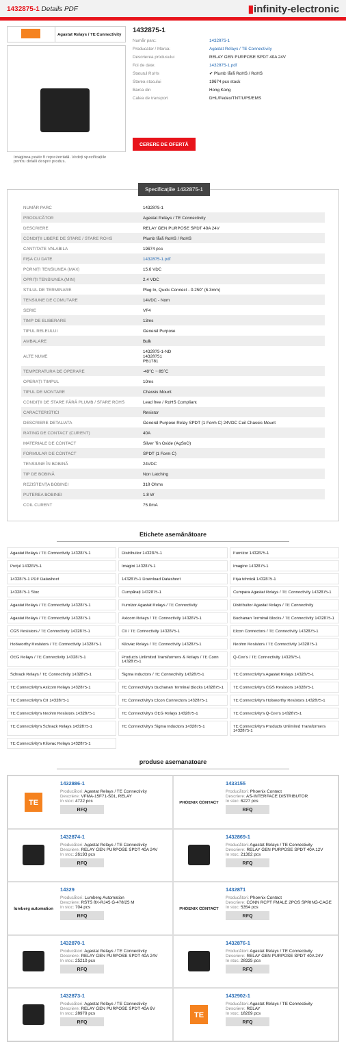1432875-1 Details PDF
▮infinity-electronic
Agastat Relays / TE Connectivity
Imaginea poate fi reprezentată. Vedeți specificațiile pentru detalii despre produs.
1432875-1
Număr parc: 1432875-1
Producator / Marca: Agastat Relays / TE Connectivity
Descrierea produsului RELAY GEN PURPOSE SPDT 40A 24V
Foi de date: 1432875-1.pdf
Statutul RoHs ✔ Plumb fără RoHS / RoHS
Starea stocului 19674 pcs stock
Barca din Hong Kong
Calea de transport DHL/Fedex/TNT/UPS/EMS
CERERE DE OFERTĂ
Specificațiile 1432875-1
| NUMĂR PARC | 1432875-1 |
| PRODUCĂTOR | Agastat Relays / TE Connectivity |
| DESCRIERE | RELAY GEN PURPOSE SPDT 40A 24V |
| CONDIȚII LIBERE DE STARE / STARE ROHS | Plumb fără RoHS / RoHS |
| CANTITATE VALABILA | 19674 pcs |
| FIȘA CU DATE | 1432875-1.pdf |
| PORNIȚI TENSIUNEA (MAX) | 15.6 VDC |
| OPRIȚI TENSIUNEA (MIN) | 2.4 VDC |
| STILUL DE TERMINARE | Plug In, Quick Connect - 0.250" (6.3mm) |
| TENSIUNE DE COMUTARE | 14VDC - Nom |
| SERIE | VF4 |
| TIMP DE ELIBERARE | 13ms |
| TIPUL RELEULUI | General Purpose |
| AMBALARE | Bulk |
| ALTE NUME | 1432875-1-ND 14328751 PB1781 |
| TEMPERATURA DE OPERARE | -40°C ~ 85°C |
| OPERAȚI TIMPUL | 10ms |
| TIPUL DE MONTARE | Chassis Mount |
| CONDIȚII DE STARE FĂRĂ PLUMB / STARE ROHS | Lead free / RoHS Compliant |
| CARACTERISTICI | Resistor |
| DESCRIERE DETALIATA | General Purpose Relay SPDT (1 Form C) 24VDC Coil Chassis Mount |
| RATING DE CONTACT (CURENT) | 40A |
| MATERIALE DE CONTACT | Silver Tin Oxide (AgSnO) |
| FORMULAR DE CONTACT | SPDT (1 Form C) |
| TENSIUNE ÎN BOBINĂ | 24VDC |
| TIP DE BOBINĂ | Non Latching |
| REZISTENȚA BOBINEI | 318 Ohms |
| PUTEREA BOBINEI | 1.8 W |
| COIL CURENT | 75.0mA |
Etichete asemănătoare
Agastat Relays / TE Connectivity 1432875-1
Distribuitor 1432875-1
Furnizor 1432875-1
Prețul 1432875-1
Imagini 1432875-1
Imagine 1432875-1
1432875-1 PDF Datasheet
1432875-1 Download Datasheet
Fișa tehnică 1432875-1
1432875-1 Stoc
Cumpărați 1432875-1
Cumpara Agastat Relays / TE Connectivity 1432875-1
Agastat Relays / TE Connectivity 1432875-1
Furnizor Agastat Relays / TE Connectivity
Distribuitor Agastat Relays / TE Connectivity
Agastat Relays / TE Connectivity 1432875-1
Axicom Relays / TE Connectivity 1432875-1
Buchanan Terminal Blocks / TE Connectivity 1432875-1
CGS Resistors / TE Connectivity 1432875-1
CII / TE Connectivity 1432875-1
Elcon Connectors / TE Connectivity 1432875-1
Holsworthy Resistors / TE Connectivity 1432875-1
Kilovac Relays / TE Connectivity 1432875-1
Neohm Resistors / TE Connectivity 1432875-1
OEG Relays / TE Connectivity 1432875-1
Products Unlimited Transformers & Relays / TE Conn 1432875-1
Q-Cee's / TE Connectivity 1432875-1
Schrack Relays / TE Connectivity 1432875-1
Sigma Inductors / TE Connectivity 1432875-1
TE Connectivity's Agastat Relays 1432875-1
TE Connectivity's Axicom Relays 1432875-1
TE Connectivity's Buchanan Terminal Blocks 1432875-1
TE Connectivity's CGS Resistors 1432875-1
TE Connectivity's CII 1432875-1
TE Connectivity's Elcon Connectors 1432875-1
TE Connectivity's Holsworthy Resistors 1432875-1
TE Connectivity's Neohm Resistors 1432875-1
TE Connectivity's OEG Relays 1432875-1
TE Connectivity's Q-Cee's 1432875-1
TE Connectivity's Schrack Relays 1432875-1
TE Connectivity's Sigma Inductors 1432875-1
TE Connectivity's Products Unlimited Transformers 1432875-1
TE Connectivity's Kilovac Relays 1432875-1
produse asemanatoare
TE
1432886-1
Producători: Agastat Relays / TE Connectivity
Descriere: VFMA-15F71-S01, RELAY
In stoc: 4722 pcs
RFQ
PHOENIX CONTACT
1433155
Producători: Phoenix Contact
Descriere: AS-INTERFACE DISTRIBUTOR
In stoc: 6227 pcs
RFQ
1432874-1
Producători: Agastat Relays / TE Connectivity
Descriere: RELAY GEN PURPOSE SPDT 40A 24V
In stoc: 26193 pcs
RFQ
1432869-1
Producători: Agastat Relays / TE Connectivity
Descriere: RELAY GEN PURPOSE SPDT 40A 12V
In stoc: 21302 pcs
RFQ
lumberg automation
14329
Producători: Lumberg Automation
Descriere: RSTS 8X-RJ45 G-478/25 M
In stoc: 704 pcs
RFQ
PHOENIX CONTACT
1432871
Producători: Phoenix Contact
Descriere: CONN RCPT FMALE 2POS SPRING-CAGE
In stoc: 5354 pcs
RFQ
1432870-1
Producători: Agastat Relays / TE Connectivity
Descriere: RELAY GEN PURPOSE SPDT 40A 24V
In stoc: 25210 pcs
RFQ
1432876-1
Producători: Agastat Relays / TE Connectivity
Descriere: RELAY GEN PURPOSE SPDT 40A 24V
In stoc: 28335 pcs
RFQ
1432873-1
Producători: Agastat Relays / TE Connectivity
Descriere: RELAY GEN PURPOSE SPDT 40A 6V
In stoc: 28979 pcs
RFQ
TE
1432902-1
Producători: Agastat Relays / TE Connectivity
Descriere: RELAY
In stoc: 18209 pcs
RFQ